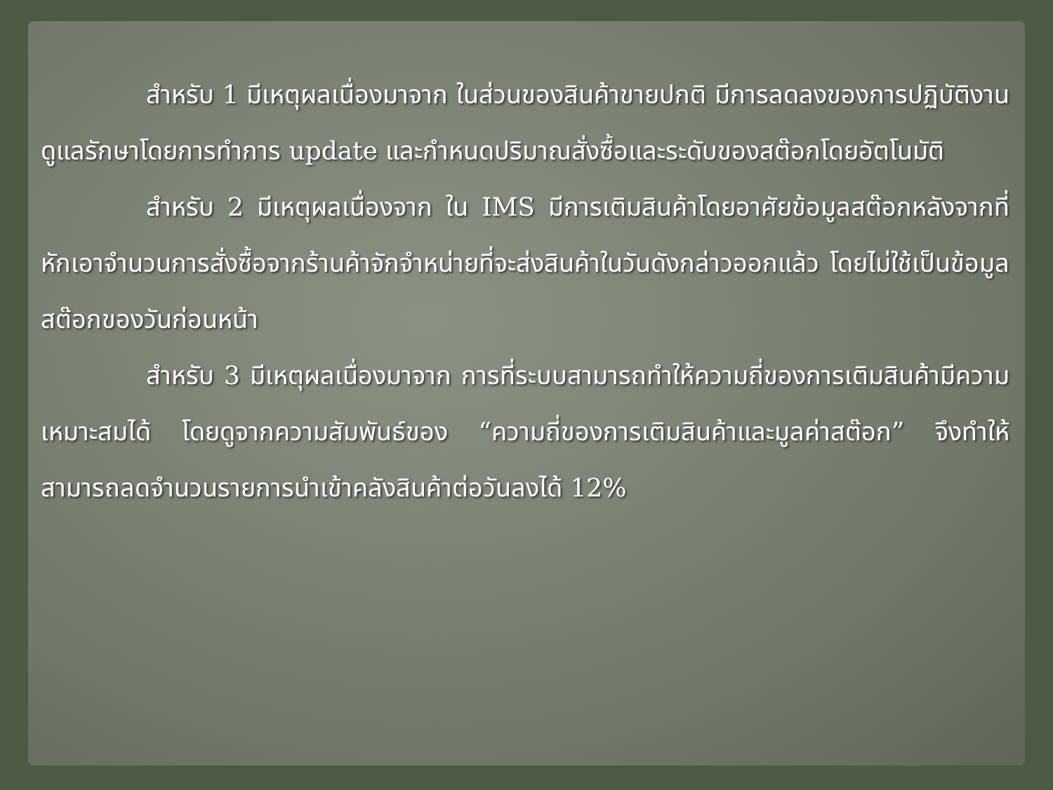สำหรับ 1 มีเหตุผลเนื่องมาจาก ในส่วนของสินค้าขายปกติ มีการลดลงของการปฏิบัติงานดูแลรักษาโดยการทำการ update และกำหนดปริมาณสั่งซื้อและระดับของสต๊อกโดยอัตโนมัติ
สำหรับ 2 มีเหตุผลเนื่องจาก ใน IMS มีการเติมสินค้าโดยอาศัยข้อมูลสต๊อกหลังจากที่หักเอาจำนวนการสั่งซื้อจากร้านค้าจักจำหน่ายที่จะส่งสินค้าในวันดังกล่าวออกแล้ว โดยไม่ใช้เป็นข้อมูลสต๊อกของวันก่อนหน้า
สำหรับ 3 มีเหตุผลเนื่องมาจาก การที่ระบบสามารถทำให้ความถี่ของการเติมสินค้ามีความเหมาะสมได้ โดยดูจากความสัมพันธ์ของ “ความถี่ของการเติมสินค้าและมูลค่าสต๊อก” จึงทำให้สามารถลดจำนวนรายการนำเข้าคลังสินค้าต่อวันลงได้ 12%